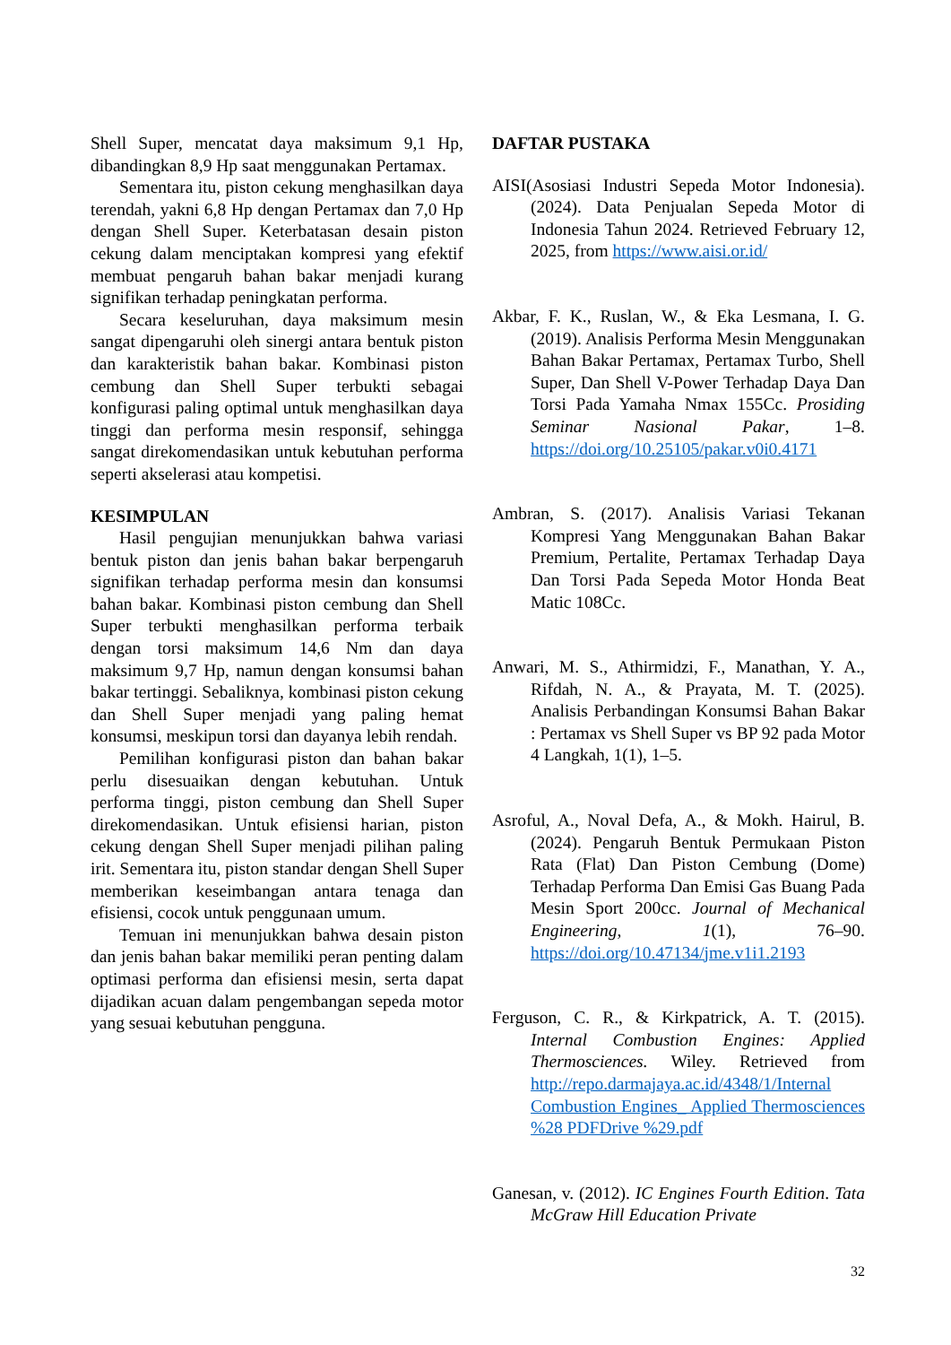Shell Super, mencatat daya maksimum 9,1 Hp, dibandingkan 8,9 Hp saat menggunakan Pertamax.
Sementara itu, piston cekung menghasilkan daya terendah, yakni 6,8 Hp dengan Pertamax dan 7,0 Hp dengan Shell Super. Keterbatasan desain piston cekung dalam menciptakan kompresi yang efektif membuat pengaruh bahan bakar menjadi kurang signifikan terhadap peningkatan performa.
Secara keseluruhan, daya maksimum mesin sangat dipengaruhi oleh sinergi antara bentuk piston dan karakteristik bahan bakar. Kombinasi piston cembung dan Shell Super terbukti sebagai konfigurasi paling optimal untuk menghasilkan daya tinggi dan performa mesin responsif, sehingga sangat direkomendasikan untuk kebutuhan performa seperti akselerasi atau kompetisi.
KESIMPULAN
Hasil pengujian menunjukkan bahwa variasi bentuk piston dan jenis bahan bakar berpengaruh signifikan terhadap performa mesin dan konsumsi bahan bakar. Kombinasi piston cembung dan Shell Super terbukti menghasilkan performa terbaik dengan torsi maksimum 14,6 Nm dan daya maksimum 9,7 Hp, namun dengan konsumsi bahan bakar tertinggi. Sebaliknya, kombinasi piston cekung dan Shell Super menjadi yang paling hemat konsumsi, meskipun torsi dan dayanya lebih rendah.
Pemilihan konfigurasi piston dan bahan bakar perlu disesuaikan dengan kebutuhan. Untuk performa tinggi, piston cembung dan Shell Super direkomendasikan. Untuk efisiensi harian, piston cekung dengan Shell Super menjadi pilihan paling irit. Sementara itu, piston standar dengan Shell Super memberikan keseimbangan antara tenaga dan efisiensi, cocok untuk penggunaan umum.
Temuan ini menunjukkan bahwa desain piston dan jenis bahan bakar memiliki peran penting dalam optimasi performa dan efisiensi mesin, serta dapat dijadikan acuan dalam pengembangan sepeda motor yang sesuai kebutuhan pengguna.
DAFTAR PUSTAKA
AISI(Asosiasi Industri Sepeda Motor Indonesia). (2024). Data Penjualan Sepeda Motor di Indonesia Tahun 2024. Retrieved February 12, 2025, from https://www.aisi.or.id/
Akbar, F. K., Ruslan, W., & Eka Lesmana, I. G. (2019). Analisis Performa Mesin Menggunakan Bahan Bakar Pertamax, Pertamax Turbo, Shell Super, Dan Shell V-Power Terhadap Daya Dan Torsi Pada Yamaha Nmax 155Cc. Prosiding Seminar Nasional Pakar, 1–8. https://doi.org/10.25105/pakar.v0i0.4171
Ambran, S. (2017). Analisis Variasi Tekanan Kompresi Yang Menggunakan Bahan Bakar Premium, Pertalite, Pertamax Terhadap Daya Dan Torsi Pada Sepeda Motor Honda Beat Matic 108Cc.
Anwari, M. S., Athirmidzi, F., Manathan, Y. A., Rifdah, N. A., & Prayata, M. T. (2025). Analisis Perbandingan Konsumsi Bahan Bakar : Pertamax vs Shell Super vs BP 92 pada Motor 4 Langkah, 1(1), 1–5.
Asroful, A., Noval Defa, A., & Mokh. Hairul, B. (2024). Pengaruh Bentuk Permukaan Piston Rata (Flat) Dan Piston Cembung (Dome) Terhadap Performa Dan Emisi Gas Buang Pada Mesin Sport 200cc. Journal of Mechanical Engineering, 1(1), 76–90. https://doi.org/10.47134/jme.v1i1.2193
Ferguson, C. R., & Kirkpatrick, A. T. (2015). Internal Combustion Engines: Applied Thermosciences. Wiley. Retrieved from http://repo.darmajaya.ac.id/4348/1/Internal Combustion Engines_ Applied Thermosciences %28 PDFDrive %29.pdf
Ganesan, v. (2012). IC Engines Fourth Edition. Tata McGraw Hill Education Private
32